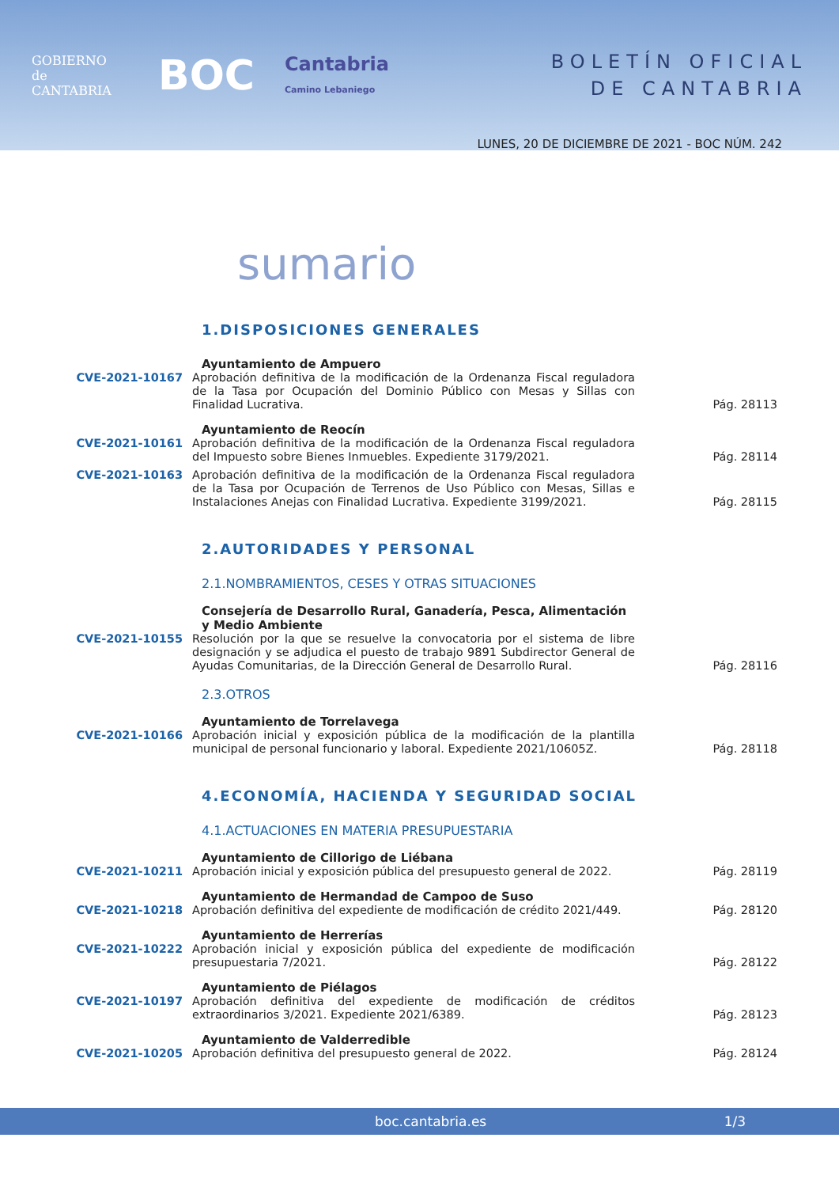GOBIERNO
de
CANTABRIA
BOC
Cantabria
Camino Lebaniego
BOLETÍN OFICIAL
DE CANTABRIA
LUNES, 20 DE DICIEMBRE DE 2021 - BOC NÚM. 242
sumario
1.DISPOSICIONES GENERALES
Ayuntamiento de Ampuero
CVE-2021-10167 Aprobación definitiva de la modificación de la Ordenanza Fiscal reguladora de la Tasa por Ocupación del Dominio Público con Mesas y Sillas con Finalidad Lucrativa.
Pág. 28113
Ayuntamiento de Reocín
CVE-2021-10161 Aprobación definitiva de la modificación de la Ordenanza Fiscal reguladora del Impuesto sobre Bienes Inmuebles. Expediente 3179/2021.
Pág. 28114
CVE-2021-10163 Aprobación definitiva de la modificación de la Ordenanza Fiscal reguladora de la Tasa por Ocupación de Terrenos de Uso Público con Mesas, Sillas e Instalaciones Anejas con Finalidad Lucrativa. Expediente 3199/2021.
Pág. 28115
2.AUTORIDADES Y PERSONAL
2.1.NOMBRAMIENTOS, CESES Y OTRAS SITUACIONES
Consejería de Desarrollo Rural, Ganadería, Pesca, Alimentación
y Medio Ambiente
CVE-2021-10155 Resolución por la que se resuelve la convocatoria por el sistema de libre designación y se adjudica el puesto de trabajo 9891 Subdirector General de Ayudas Comunitarias, de la Dirección General de Desarrollo Rural.
Pág. 28116
2.3.OTROS
Ayuntamiento de Torrelavega
CVE-2021-10166 Aprobación inicial y exposición pública de la modificación de la plantilla municipal de personal funcionario y laboral. Expediente 2021/10605Z.
Pág. 28118
4.ECONOMÍA, HACIENDA Y SEGURIDAD SOCIAL
4.1.ACTUACIONES EN MATERIA PRESUPUESTARIA
Ayuntamiento de Cillorigo de Liébana
CVE-2021-10211 Aprobación inicial y exposición pública del presupuesto general de 2022.
Pág. 28119
Ayuntamiento de Hermandad de Campoo de Suso
CVE-2021-10218 Aprobación definitiva del expediente de modificación de crédito 2021/449.
Pág. 28120
Ayuntamiento de Herrerías
CVE-2021-10222 Aprobación inicial y exposición pública del expediente de modificación presupuestaria 7/2021.
Pág. 28122
Ayuntamiento de Piélagos
CVE-2021-10197 Aprobación definitiva del expediente de modificación de créditos extraordinarios 3/2021. Expediente 2021/6389.
Pág. 28123
Ayuntamiento de Valderredible
CVE-2021-10205 Aprobación definitiva del presupuesto general de 2022. Pág. 28124
boc.cantabria.es 1/3